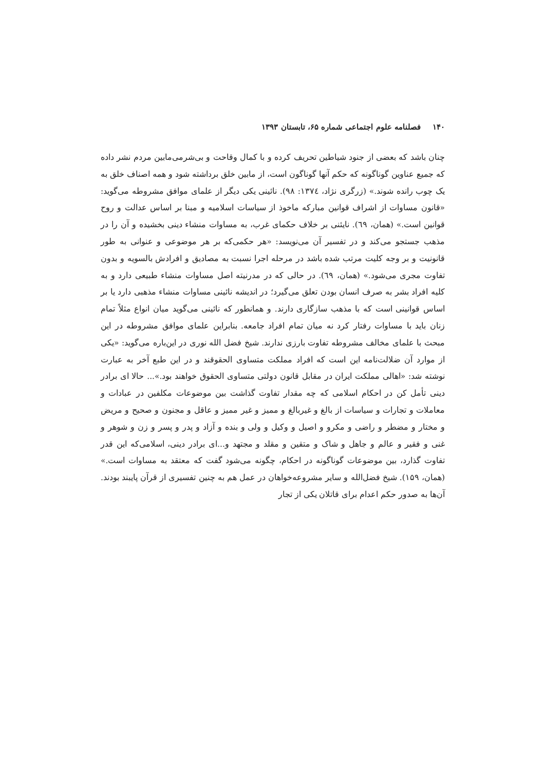۱۴۰ فصلنامه علوم اجتماعی شماره ۶۵، تابستان ۱۳۹۳
چنان باشد که بعضی از جنود شیاطین تحریف کرده و با کمال وقاحت و بی‌شرمی‌مابین مردم نشر داده که جمیع عناوین گوناگونه که حکم آنها گوناگون است، از مابین خلق برداشته شود و همه اصناف خلق به یک چوب رانده شوند.» (زرگری نژاد، ۱۳۷٤: ۹۸). نائینی یکی دیگر از علمای موافق مشروطه می‌گوید: «قانون مساوات از اشراف قوانین مبارکه ماخوذ از سیاسات اسلامیه و مبنا بر اساس عدالت و روح قوانین است.» (همان، ٦۹). نایئنی بر خلاف حکمای غرب، به مساوات منشاء دینی بخشیده و آن را در مذهب جستجو می‌کند و در تفسیر آن می‌نویسد: «هر حکمی‌که بر هر موضوعی و عنوانی به طور قانونیت و بر وجه کلیت مرتب شده باشد در مرحله اجرا نسبت به مصادیق و افرادش بالسویه و بدون تفاوت مجری می‌شود.» (همان، ٦۹). در حالی که در مدرنیته اصل مساوات منشاء طبیعی دارد و به کلیه افراد بشر به صرف انسان بودن تعلق می‌گیرد؛ در اندیشه نائینی مساوات منشاء مذهبی دارد یا بر اساس قوانینی است که با مذهب سازگاری دارند. و همانطور که نائینی می‌گوید میان انواع مثلاً تمام زنان باید با مساوات رفتار کرد نه میان تمام افراد جامعه. بنابراین علمای موافق مشروطه در این مبحث با علمای مخالف مشروطه تفاوت بارزی ندارند. شیخ فضل الله نوری در این‌باره می‌گوید: «یکی از موارد آن ضلالت‌نامه این است که افراد مملکت متساوی الحقوقند و در این طبع آخر به عبارت نوشته شد: «اهالی مملکت ایران در مقابل قانون دولتی متساوی الحقوق خواهند بود.»... حالا ای برادر دینی تأمل کن در احکام اسلامی که چه مقدار تفاوت گذاشت بین موضوعات مکلفین در عبادات و معاملات و تجارات و سیاسات از بالغ و غیربالغ و ممیز و غیر ممیز و عاقل و مجنون و صحیح و مریض و مختار و مضطر و راضی و مکرو و اصیل و وکیل و ولی و بنده و آزاد و پدر و پسر و زن و شوهر و غنی و فقیر و عالم و جاهل و شاک و متقین و مقلد و مجتهد و...ای برادر دینی، اسلامی‌که این قدر تفاوت گذارد، بین موضوعات گوناگونه در احکام، چگونه می‌شود گفت که معتقد به مساوات است.» (همان، ۱۵۹). شیخ فضل‌الله و سایر مشروعه‌خواهان در عمل هم به چنین تفسیری از قرآن پایبند بودند. آن‌ها به صدور حکم اعدام برای قاتلان یکی از تجار